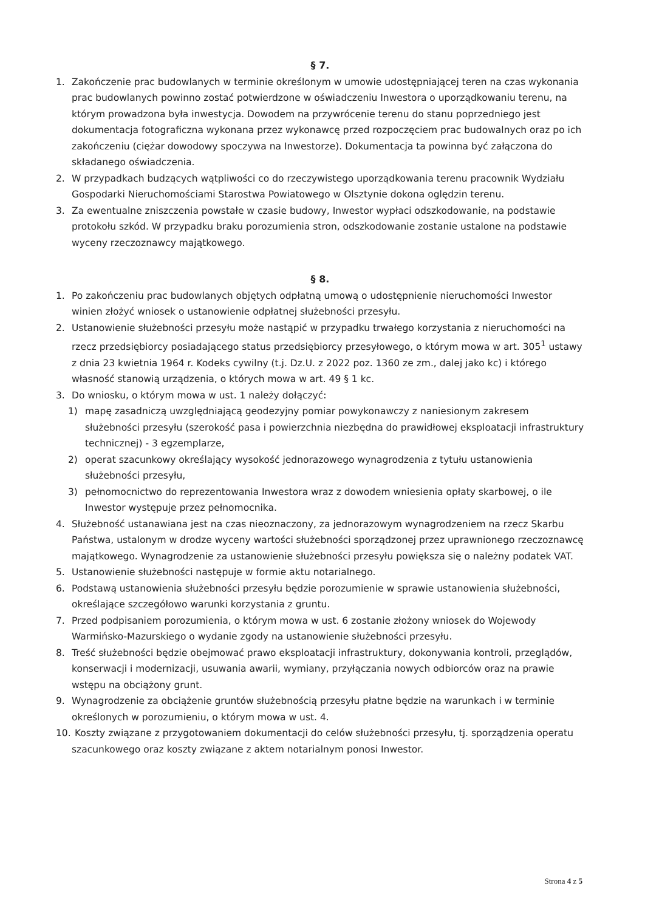§ 7.
1. Zakończenie prac budowlanych w terminie określonym w umowie udostępniającej teren na czas wykonania prac budowlanych powinno zostać potwierdzone w oświadczeniu Inwestora o uporządkowaniu terenu, na którym prowadzona była inwestycja. Dowodem na przywrócenie terenu do stanu poprzedniego jest dokumentacja fotograficzna wykonana przez wykonawcę przed rozpoczęciem prac budowalnych oraz po ich zakończeniu (ciężar dowodowy spoczywa na Inwestorze). Dokumentacja ta powinna być załączona do składanego oświadczenia.
2. W przypadkach budzących wątpliwości co do rzeczywistego uporządkowania terenu pracownik Wydziału Gospodarki Nieruchomościami Starostwa Powiatowego w Olsztynie dokona oględzin terenu.
3. Za ewentualne zniszczenia powstałe w czasie budowy, Inwestor wypłaci odszkodowanie, na podstawie protokołu szkód. W przypadku braku porozumienia stron, odszkodowanie zostanie ustalone na podstawie wyceny rzeczoznawcy majątkowego.
§ 8.
1. Po zakończeniu prac budowlanych objętych odpłatną umową o udostępnienie nieruchomości Inwestor winien złożyć wniosek o ustanowienie odpłatnej służebności przesyłu.
2. Ustanowienie służebności przesyłu może nastąpić w przypadku trwałego korzystania z nieruchomości na rzecz przedsiębiorcy posiadającego status przedsiębiorcy przesyłowego, o którym mowa w art. 305<sup>1</sup> ustawy z dnia 23 kwietnia 1964 r. Kodeks cywilny (t.j. Dz.U. z 2022 poz. 1360 ze zm., dalej jako kc) i którego własność stanowią urządzenia, o których mowa w art. 49 § 1 kc.
3. Do wniosku, o którym mowa w ust. 1 należy dołączyć:
1) mapę zasadniczą uwzględniającą geodezyjny pomiar powykonawczy z naniesionym zakresem służebności przesyłu (szerokość pasa i powierzchnia niezbędna do prawidłowej eksploatacji infrastruktury technicznej) - 3 egzemplarze,
2) operat szacunkowy określający wysokość jednorazowego wynagrodzenia z tytułu ustanowienia służebności przesyłu,
3) pełnomocnictwo do reprezentowania Inwestora wraz z dowodem wniesienia opłaty skarbowej, o ile Inwestor występuje przez pełnomocnika.
4. Służebność ustanawiana jest na czas nieoznaczony, za jednorazowym wynagrodzeniem na rzecz Skarbu Państwa, ustalonym w drodze wyceny wartości służebności sporządzonej przez uprawnionego rzeczoznawcę majątkowego. Wynagrodzenie za ustanowienie służebności przesyłu powiększa się o należny podatek VAT.
5. Ustanowienie służebności następuje w formie aktu notarialnego.
6. Podstawą ustanowienia służebności przesyłu będzie porozumienie w sprawie ustanowienia służebności, określające szczegółowo warunki korzystania z gruntu.
7. Przed podpisaniem porozumienia, o którym mowa w ust. 6 zostanie złożony wniosek do Wojewody Warmińsko-Mazurskiego o wydanie zgody na ustanowienie służebności przesyłu.
8. Treść służebności będzie obejmować prawo eksploatacji infrastruktury, dokonywania kontroli, przeglądów, konserwacji i modernizacji, usuwania awarii, wymiany, przyłączania nowych odbiorców oraz na prawie wstępu na obciążony grunt.
9. Wynagrodzenie za obciążenie gruntów służebnością przesyłu płatne będzie na warunkach i w terminie określonych w porozumieniu, o którym mowa w ust. 4.
10.
Koszty związane z przygotowaniem dokumentacji do celów służebności przesyłu, tj. sporządzenia operatu szacunkowego oraz koszty związane z aktem notarialnym ponosi Inwestor.
Strona 4 z 5